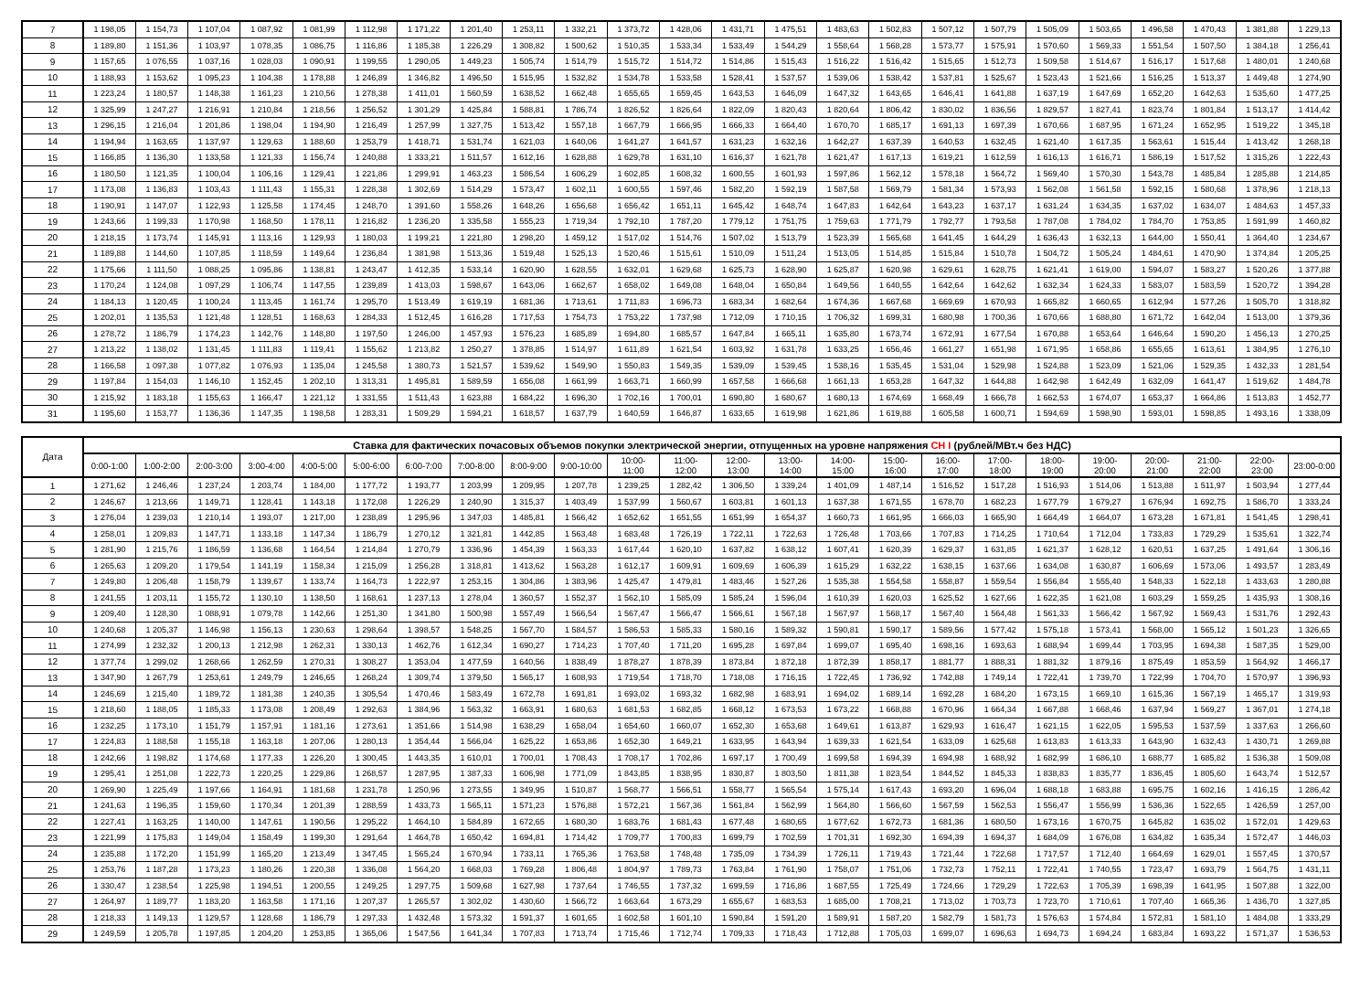| 7 | 1 198,05 | 1 154,73 | 1 107,04 | 1 087,92 | 1 081,99 | 1 112,98 | 1 171,22 | 1 201,40 | 1 253,11 | 1 332,21 | 1 373,72 | 1 428,06 | 1 431,71 | 1 475,51 | 1 483,63 | 1 502,83 | 1 507,12 | 1 507,79 | 1 505,09 | 1 503,65 | 1 496,58 | 1 470,43 | 1 381,88 | 1 229,13 |
| 8 | 1 189,80 | 1 151,36 | 1 103,97 | 1 078,35 | 1 086,75 | 1 116,86 | 1 185,38 | 1 226,29 | 1 308,82 | 1 500,62 | 1 510,35 | 1 533,34 | 1 533,49 | 1 544,29 | 1 558,64 | 1 568,28 | 1 573,77 | 1 575,91 | 1 570,60 | 1 569,33 | 1 551,54 | 1 507,50 | 1 384,18 | 1 256,41 |
| 9 | 1 157,65 | 1 076,55 | 1 037,16 | 1 028,03 | 1 090,91 | 1 199,55 | 1 290,05 | 1 449,23 | 1 505,74 | 1 514,79 | 1 515,72 | 1 514,72 | 1 514,86 | 1 515,43 | 1 516,22 | 1 516,42 | 1 515,65 | 1 512,73 | 1 509,58 | 1 514,67 | 1 516,17 | 1 517,68 | 1 480,01 | 1 240,68 |
| 10 | 1 188,93 | 1 153,62 | 1 095,23 | 1 104,38 | 1 178,88 | 1 246,89 | 1 346,82 | 1 496,50 | 1 515,95 | 1 532,82 | 1 534,78 | 1 533,58 | 1 528,41 | 1 537,57 | 1 539,06 | 1 538,42 | 1 537,81 | 1 525,67 | 1 523,43 | 1 521,66 | 1 516,25 | 1 513,37 | 1 449,48 | 1 274,90 |
| 11 | 1 223,24 | 1 180,57 | 1 148,38 | 1 161,23 | 1 210,56 | 1 278,38 | 1 411,01 | 1 560,59 | 1 638,52 | 1 662,48 | 1 655,65 | 1 659,45 | 1 643,53 | 1 646,09 | 1 647,32 | 1 643,65 | 1 646,41 | 1 641,88 | 1 637,19 | 1 647,69 | 1 652,20 | 1 642,63 | 1 535,60 | 1 477,25 |
| 12 | 1 325,99 | 1 247,27 | 1 216,91 | 1 210,84 | 1 218,56 | 1 256,52 | 1 301,29 | 1 425,84 | 1 588,81 | 1 786,74 | 1 826,52 | 1 826,64 | 1 822,09 | 1 820,43 | 1 820,64 | 1 806,42 | 1 830,02 | 1 836,56 | 1 829,57 | 1 827,41 | 1 823,74 | 1 801,84 | 1 513,17 | 1 414,42 |
| 13 | 1 296,15 | 1 216,04 | 1 201,86 | 1 198,04 | 1 194,90 | 1 216,49 | 1 257,99 | 1 327,75 | 1 513,42 | 1 557,18 | 1 667,79 | 1 666,95 | 1 666,33 | 1 664,40 | 1 670,70 | 1 685,17 | 1 691,13 | 1 697,39 | 1 670,66 | 1 687,95 | 1 671,24 | 1 652,95 | 1 519,22 | 1 345,18 |
| 14 | 1 194,94 | 1 163,65 | 1 137,97 | 1 129,63 | 1 188,60 | 1 253,79 | 1 418,71 | 1 531,74 | 1 621,03 | 1 640,06 | 1 641,27 | 1 641,57 | 1 631,23 | 1 632,16 | 1 642,27 | 1 637,39 | 1 640,53 | 1 632,45 | 1 621,40 | 1 617,35 | 1 563,61 | 1 515,44 | 1 413,42 | 1 268,18 |
| 15 | 1 166,85 | 1 136,30 | 1 133,58 | 1 121,33 | 1 156,74 | 1 240,88 | 1 333,21 | 1 511,57 | 1 612,16 | 1 628,88 | 1 629,78 | 1 631,10 | 1 616,37 | 1 621,78 | 1 621,47 | 1 617,13 | 1 619,21 | 1 612,59 | 1 616,13 | 1 616,71 | 1 586,19 | 1 517,52 | 1 315,26 | 1 222,43 |
| 16 | 1 180,50 | 1 121,35 | 1 100,04 | 1 106,16 | 1 129,41 | 1 221,86 | 1 299,91 | 1 463,23 | 1 586,54 | 1 606,29 | 1 602,85 | 1 608,32 | 1 600,55 | 1 601,93 | 1 597,86 | 1 562,12 | 1 578,18 | 1 564,72 | 1 569,40 | 1 570,30 | 1 543,78 | 1 485,84 | 1 285,88 | 1 214,85 |
| 17 | 1 173,08 | 1 136,83 | 1 103,43 | 1 111,43 | 1 155,31 | 1 228,38 | 1 302,69 | 1 514,29 | 1 573,47 | 1 602,11 | 1 600,55 | 1 597,46 | 1 582,20 | 1 592,19 | 1 587,58 | 1 569,79 | 1 581,34 | 1 573,93 | 1 562,08 | 1 561,58 | 1 592,15 | 1 580,68 | 1 378,96 | 1 218,13 |
| 18 | 1 190,91 | 1 147,07 | 1 122,93 | 1 125,58 | 1 174,45 | 1 248,70 | 1 391,60 | 1 558,26 | 1 648,26 | 1 656,68 | 1 656,42 | 1 651,11 | 1 645,42 | 1 648,74 | 1 647,83 | 1 642,64 | 1 643,23 | 1 637,17 | 1 631,24 | 1 634,35 | 1 637,02 | 1 634,07 | 1 484,63 | 1 457,33 |
| 19 | 1 243,66 | 1 199,33 | 1 170,98 | 1 168,50 | 1 178,11 | 1 216,82 | 1 236,20 | 1 335,58 | 1 555,23 | 1 719,34 | 1 792,10 | 1 787,20 | 1 779,12 | 1 751,75 | 1 759,63 | 1 771,79 | 1 792,77 | 1 793,58 | 1 787,08 | 1 784,02 | 1 784,70 | 1 753,85 | 1 591,99 | 1 460,82 |
| 20 | 1 218,15 | 1 173,74 | 1 145,91 | 1 113,16 | 1 129,93 | 1 180,03 | 1 199,21 | 1 221,80 | 1 298,20 | 1 459,12 | 1 517,02 | 1 514,76 | 1 507,02 | 1 513,79 | 1 523,39 | 1 565,68 | 1 641,45 | 1 644,29 | 1 636,43 | 1 632,13 | 1 644,00 | 1 550,41 | 1 364,40 | 1 234,67 |
| 21 | 1 189,88 | 1 144,60 | 1 107,85 | 1 118,59 | 1 149,64 | 1 236,84 | 1 381,98 | 1 513,36 | 1 519,48 | 1 525,13 | 1 520,46 | 1 515,61 | 1 510,09 | 1 511,24 | 1 513,05 | 1 514,85 | 1 515,84 | 1 510,78 | 1 504,72 | 1 505,24 | 1 484,61 | 1 470,90 | 1 374,84 | 1 205,25 |
| 22 | 1 175,66 | 1 111,50 | 1 088,25 | 1 095,86 | 1 138,81 | 1 243,47 | 1 412,35 | 1 533,14 | 1 620,90 | 1 628,55 | 1 632,01 | 1 629,68 | 1 625,73 | 1 628,90 | 1 625,87 | 1 620,98 | 1 629,61 | 1 628,75 | 1 621,41 | 1 619,00 | 1 594,07 | 1 583,27 | 1 520,26 | 1 377,88 |
| 23 | 1 170,24 | 1 124,08 | 1 097,29 | 1 106,74 | 1 147,55 | 1 239,89 | 1 413,03 | 1 598,67 | 1 643,06 | 1 662,67 | 1 658,02 | 1 649,08 | 1 648,04 | 1 650,84 | 1 649,56 | 1 640,55 | 1 642,64 | 1 642,62 | 1 632,34 | 1 624,33 | 1 583,07 | 1 583,59 | 1 520,72 | 1 394,28 |
| 24 | 1 184,13 | 1 120,45 | 1 100,24 | 1 113,45 | 1 161,74 | 1 295,70 | 1 513,49 | 1 619,19 | 1 681,36 | 1 713,61 | 1 711,83 | 1 696,73 | 1 683,34 | 1 682,64 | 1 674,36 | 1 667,68 | 1 669,69 | 1 670,93 | 1 665,82 | 1 660,65 | 1 612,94 | 1 577,26 | 1 505,70 | 1 318,82 |
| 25 | 1 202,01 | 1 135,53 | 1 121,48 | 1 128,51 | 1 168,63 | 1 284,33 | 1 512,45 | 1 616,28 | 1 717,53 | 1 754,73 | 1 753,22 | 1 737,98 | 1 712,09 | 1 710,15 | 1 706,32 | 1 699,31 | 1 680,98 | 1 700,36 | 1 670,66 | 1 688,80 | 1 671,72 | 1 642,04 | 1 513,00 | 1 379,36 |
| 26 | 1 278,72 | 1 186,79 | 1 174,23 | 1 142,76 | 1 148,80 | 1 197,50 | 1 246,00 | 1 457,93 | 1 576,23 | 1 685,89 | 1 694,80 | 1 685,57 | 1 647,84 | 1 665,11 | 1 635,80 | 1 673,74 | 1 672,91 | 1 677,54 | 1 670,88 | 1 653,64 | 1 646,64 | 1 590,20 | 1 456,13 | 1 270,25 |
| 27 | 1 213,22 | 1 138,02 | 1 131,45 | 1 111,83 | 1 119,41 | 1 155,62 | 1 213,82 | 1 250,27 | 1 378,85 | 1 514,97 | 1 611,89 | 1 621,54 | 1 603,92 | 1 631,78 | 1 633,25 | 1 656,46 | 1 661,27 | 1 651,98 | 1 671,95 | 1 658,86 | 1 655,65 | 1 613,61 | 1 384,95 | 1 276,10 |
| 28 | 1 166,58 | 1 097,38 | 1 077,82 | 1 076,93 | 1 135,04 | 1 245,58 | 1 380,73 | 1 521,57 | 1 539,62 | 1 549,90 | 1 550,83 | 1 549,35 | 1 539,09 | 1 539,45 | 1 538,16 | 1 535,45 | 1 531,04 | 1 529,98 | 1 524,88 | 1 523,09 | 1 521,06 | 1 529,35 | 1 432,33 | 1 281,54 |
| 29 | 1 197,84 | 1 154,03 | 1 146,10 | 1 152,45 | 1 202,10 | 1 313,31 | 1 495,81 | 1 589,59 | 1 656,08 | 1 661,99 | 1 663,71 | 1 660,99 | 1 657,58 | 1 666,68 | 1 661,13 | 1 653,28 | 1 647,32 | 1 644,88 | 1 642,98 | 1 642,49 | 1 632,09 | 1 641,47 | 1 519,62 | 1 484,78 |
| 30 | 1 215,92 | 1 183,18 | 1 155,63 | 1 166,47 | 1 221,12 | 1 331,55 | 1 511,43 | 1 623,88 | 1 684,22 | 1 696,30 | 1 702,16 | 1 700,01 | 1 690,80 | 1 680,67 | 1 680,13 | 1 674,69 | 1 668,49 | 1 666,78 | 1 662,53 | 1 674,07 | 1 653,37 | 1 664,86 | 1 513,83 | 1 452,77 |
| 31 | 1 195,60 | 1 153,77 | 1 136,36 | 1 147,35 | 1 198,58 | 1 283,31 | 1 509,29 | 1 594,21 | 1 618,57 | 1 637,79 | 1 640,59 | 1 646,87 | 1 633,65 | 1 619,98 | 1 621,86 | 1 619,88 | 1 605,58 | 1 600,71 | 1 594,69 | 1 598,90 | 1 593,01 | 1 598,85 | 1 493,16 | 1 338,09 |
| Дата | Ставка для фактических почасовых объемов покупки электрической энергии, отпущенных на уровне напряжения СН I (рублей/МВт.ч без НДС) | | | | | | | | | | | | | | | | | | | | | | | |
| --- | --- | --- | --- | --- | --- | --- | --- | --- | --- | --- | --- | --- | --- | --- | --- | --- | --- | --- | --- | --- | --- | --- | --- | --- |
| | 0:00-1:00 | 1:00-2:00 | 2:00-3:00 | 3:00-4:00 | 4:00-5:00 | 5:00-6:00 | 6:00-7:00 | 7:00-8:00 | 8:00-9:00 | 9:00-10:00 | 10:00- 11:00 | 11:00- 12:00 | 12:00- 13:00 | 13:00- 14:00 | 14:00- 15:00 | 15:00- 16:00 | 16:00- 17:00 | 17:00- 18:00 | 18:00- 19:00 | 19:00- 20:00 | 20:00- 21:00 | 21:00- 22:00 | 22:00- 23:00 | 23:00-0:00 |
| 1 | 1 271,62 | 1 246,46 | 1 237,24 | 1 203,74 | 1 184,00 | 1 177,72 | 1 193,77 | 1 203,99 | 1 209,95 | 1 207,78 | 1 239,25 | 1 282,42 | 1 306,50 | 1 339,24 | 1 401,09 | 1 487,14 | 1 516,52 | 1 517,28 | 1 516,93 | 1 514,06 | 1 513,88 | 1 511,97 | 1 503,94 | 1 277,44 |
| 2 | 1 246,67 | 1 213,66 | 1 149,71 | 1 128,41 | 1 143,18 | 1 172,08 | 1 226,29 | 1 240,90 | 1 315,37 | 1 403,49 | 1 537,99 | 1 560,67 | 1 603,81 | 1 601,13 | 1 637,38 | 1 671,55 | 1 678,70 | 1 682,23 | 1 677,79 | 1 679,27 | 1 676,94 | 1 692,75 | 1 586,70 | 1 333,24 |
| 3 | 1 276,04 | 1 239,03 | 1 210,14 | 1 193,07 | 1 217,00 | 1 238,89 | 1 295,96 | 1 347,03 | 1 485,81 | 1 566,42 | 1 652,62 | 1 651,55 | 1 651,99 | 1 654,37 | 1 660,73 | 1 661,95 | 1 666,03 | 1 665,90 | 1 664,49 | 1 664,07 | 1 673,28 | 1 671,81 | 1 541,45 | 1 298,41 |
| 4 | 1 258,01 | 1 209,83 | 1 147,71 | 1 133,18 | 1 147,34 | 1 186,79 | 1 270,12 | 1 321,81 | 1 442,85 | 1 563,48 | 1 683,48 | 1 726,19 | 1 722,11 | 1 722,63 | 1 726,48 | 1 703,66 | 1 707,83 | 1 714,25 | 1 710,64 | 1 712,04 | 1 733,83 | 1 729,29 | 1 535,61 | 1 322,74 |
| 5 | 1 281,90 | 1 215,76 | 1 186,59 | 1 136,68 | 1 164,54 | 1 214,84 | 1 270,79 | 1 336,96 | 1 454,39 | 1 563,33 | 1 617,44 | 1 620,10 | 1 637,82 | 1 638,12 | 1 607,41 | 1 620,39 | 1 629,37 | 1 631,85 | 1 621,37 | 1 628,12 | 1 620,51 | 1 637,25 | 1 491,64 | 1 306,16 |
| 6 | 1 265,63 | 1 209,20 | 1 179,54 | 1 141,19 | 1 158,34 | 1 215,09 | 1 256,28 | 1 318,81 | 1 413,62 | 1 563,28 | 1 612,17 | 1 609,91 | 1 609,69 | 1 606,39 | 1 615,29 | 1 632,22 | 1 638,15 | 1 637,66 | 1 634,08 | 1 630,87 | 1 606,69 | 1 573,06 | 1 493,57 | 1 283,49 |
| 7 | 1 249,80 | 1 206,48 | 1 158,79 | 1 139,67 | 1 133,74 | 1 164,73 | 1 222,97 | 1 253,15 | 1 304,86 | 1 383,96 | 1 425,47 | 1 479,81 | 1 483,46 | 1 527,26 | 1 535,38 | 1 554,58 | 1 558,87 | 1 559,54 | 1 556,84 | 1 555,40 | 1 548,33 | 1 522,18 | 1 433,63 | 1 280,88 |
| 8 | 1 241,55 | 1 203,11 | 1 155,72 | 1 130,10 | 1 138,50 | 1 168,61 | 1 237,13 | 1 278,04 | 1 360,57 | 1 552,37 | 1 562,10 | 1 585,09 | 1 585,24 | 1 596,04 | 1 610,39 | 1 620,03 | 1 625,52 | 1 627,66 | 1 622,35 | 1 621,08 | 1 603,29 | 1 559,25 | 1 435,93 | 1 308,16 |
| 9 | 1 209,40 | 1 128,30 | 1 088,91 | 1 079,78 | 1 142,66 | 1 251,30 | 1 341,80 | 1 500,98 | 1 557,49 | 1 566,54 | 1 567,47 | 1 566,47 | 1 566,61 | 1 567,18 | 1 567,97 | 1 568,17 | 1 567,40 | 1 564,48 | 1 561,33 | 1 566,42 | 1 567,92 | 1 569,43 | 1 531,76 | 1 292,43 |
| 10 | 1 240,68 | 1 205,37 | 1 146,98 | 1 156,13 | 1 230,63 | 1 298,64 | 1 398,57 | 1 548,25 | 1 567,70 | 1 584,57 | 1 586,53 | 1 585,33 | 1 580,16 | 1 589,32 | 1 590,81 | 1 590,17 | 1 589,56 | 1 577,42 | 1 575,18 | 1 573,41 | 1 568,00 | 1 565,12 | 1 501,23 | 1 326,65 |
| 11 | 1 274,99 | 1 232,32 | 1 200,13 | 1 212,98 | 1 262,31 | 1 330,13 | 1 462,76 | 1 612,34 | 1 690,27 | 1 714,23 | 1 707,40 | 1 711,20 | 1 695,28 | 1 697,84 | 1 699,07 | 1 695,40 | 1 698,16 | 1 693,63 | 1 688,94 | 1 699,44 | 1 703,95 | 1 694,38 | 1 587,35 | 1 529,00 |
| 12 | 1 377,74 | 1 299,02 | 1 268,66 | 1 262,59 | 1 270,31 | 1 308,27 | 1 353,04 | 1 477,59 | 1 640,56 | 1 838,49 | 1 878,27 | 1 878,39 | 1 873,84 | 1 872,18 | 1 872,39 | 1 858,17 | 1 881,77 | 1 888,31 | 1 881,32 | 1 879,16 | 1 875,49 | 1 853,59 | 1 564,92 | 1 466,17 |
| 13 | 1 347,90 | 1 267,79 | 1 253,61 | 1 249,79 | 1 246,65 | 1 268,24 | 1 309,74 | 1 379,50 | 1 565,17 | 1 608,93 | 1 719,54 | 1 718,70 | 1 718,08 | 1 716,15 | 1 722,45 | 1 736,92 | 1 742,88 | 1 749,14 | 1 722,41 | 1 739,70 | 1 722,99 | 1 704,70 | 1 570,97 | 1 396,93 |
| 14 | 1 246,69 | 1 215,40 | 1 189,72 | 1 181,38 | 1 240,35 | 1 305,54 | 1 470,46 | 1 583,49 | 1 672,78 | 1 691,81 | 1 693,02 | 1 693,32 | 1 682,98 | 1 683,91 | 1 694,02 | 1 689,14 | 1 692,28 | 1 684,20 | 1 673,15 | 1 669,10 | 1 615,36 | 1 567,19 | 1 465,17 | 1 319,93 |
| 15 | 1 218,60 | 1 188,05 | 1 185,33 | 1 173,08 | 1 208,49 | 1 292,63 | 1 384,96 | 1 563,32 | 1 663,91 | 1 680,63 | 1 681,53 | 1 682,85 | 1 668,12 | 1 673,53 | 1 673,22 | 1 668,88 | 1 670,96 | 1 664,34 | 1 667,88 | 1 668,46 | 1 637,94 | 1 569,27 | 1 367,01 | 1 274,18 |
| 16 | 1 232,25 | 1 173,10 | 1 151,79 | 1 157,91 | 1 181,16 | 1 273,61 | 1 351,66 | 1 514,98 | 1 638,29 | 1 658,04 | 1 654,60 | 1 660,07 | 1 652,30 | 1 653,68 | 1 649,61 | 1 613,87 | 1 629,93 | 1 616,47 | 1 621,15 | 1 622,05 | 1 595,53 | 1 537,59 | 1 337,63 | 1 266,60 |
| 17 | 1 224,83 | 1 188,58 | 1 155,18 | 1 163,18 | 1 207,06 | 1 280,13 | 1 354,44 | 1 566,04 | 1 625,22 | 1 653,86 | 1 652,30 | 1 649,21 | 1 633,95 | 1 643,94 | 1 639,33 | 1 621,54 | 1 633,09 | 1 625,68 | 1 613,83 | 1 613,33 | 1 643,90 | 1 632,43 | 1 430,71 | 1 269,88 |
| 18 | 1 242,66 | 1 198,82 | 1 174,68 | 1 177,33 | 1 226,20 | 1 300,45 | 1 443,35 | 1 610,01 | 1 700,01 | 1 708,43 | 1 708,17 | 1 702,86 | 1 697,17 | 1 700,49 | 1 699,58 | 1 694,39 | 1 694,98 | 1 688,92 | 1 682,99 | 1 686,10 | 1 688,77 | 1 685,82 | 1 536,38 | 1 509,08 |
| 19 | 1 295,41 | 1 251,08 | 1 222,73 | 1 220,25 | 1 229,86 | 1 268,57 | 1 287,95 | 1 387,33 | 1 606,98 | 1 771,09 | 1 843,85 | 1 838,95 | 1 830,87 | 1 803,50 | 1 811,38 | 1 823,54 | 1 844,52 | 1 845,33 | 1 838,83 | 1 835,77 | 1 836,45 | 1 805,60 | 1 643,74 | 1 512,57 |
| 20 | 1 269,90 | 1 225,49 | 1 197,66 | 1 164,91 | 1 181,68 | 1 231,78 | 1 250,96 | 1 273,55 | 1 349,95 | 1 510,87 | 1 568,77 | 1 566,51 | 1 558,77 | 1 565,54 | 1 575,14 | 1 617,43 | 1 693,20 | 1 696,04 | 1 688,18 | 1 683,88 | 1 695,75 | 1 602,16 | 1 416,15 | 1 286,42 |
| 21 | 1 241,63 | 1 196,35 | 1 159,60 | 1 170,34 | 1 201,39 | 1 288,59 | 1 433,73 | 1 565,11 | 1 571,23 | 1 576,88 | 1 572,21 | 1 567,36 | 1 561,84 | 1 562,99 | 1 564,80 | 1 566,60 | 1 567,59 | 1 562,53 | 1 556,47 | 1 556,99 | 1 536,36 | 1 522,65 | 1 426,59 | 1 257,00 |
| 22 | 1 227,41 | 1 163,25 | 1 140,00 | 1 147,61 | 1 190,56 | 1 295,22 | 1 464,10 | 1 584,89 | 1 672,65 | 1 680,30 | 1 683,76 | 1 681,43 | 1 677,48 | 1 680,65 | 1 677,62 | 1 672,73 | 1 681,36 | 1 680,50 | 1 673,16 | 1 670,75 | 1 645,82 | 1 635,02 | 1 572,01 | 1 429,63 |
| 23 | 1 221,99 | 1 175,83 | 1 149,04 | 1 158,49 | 1 199,30 | 1 291,64 | 1 464,78 | 1 650,42 | 1 694,81 | 1 714,42 | 1 709,77 | 1 700,83 | 1 699,79 | 1 702,59 | 1 701,31 | 1 692,30 | 1 694,39 | 1 694,37 | 1 684,09 | 1 676,08 | 1 634,82 | 1 635,34 | 1 572,47 | 1 446,03 |
| 24 | 1 235,88 | 1 172,20 | 1 151,99 | 1 165,20 | 1 213,49 | 1 347,45 | 1 565,24 | 1 670,94 | 1 733,11 | 1 765,36 | 1 763,58 | 1 748,48 | 1 735,09 | 1 734,39 | 1 726,11 | 1 719,43 | 1 721,44 | 1 722,68 | 1 717,57 | 1 712,40 | 1 664,69 | 1 629,01 | 1 557,45 | 1 370,57 |
| 25 | 1 253,76 | 1 187,28 | 1 173,23 | 1 180,26 | 1 220,38 | 1 336,08 | 1 564,20 | 1 668,03 | 1 769,28 | 1 806,48 | 1 804,97 | 1 789,73 | 1 763,84 | 1 761,90 | 1 758,07 | 1 751,06 | 1 732,73 | 1 752,11 | 1 722,41 | 1 740,55 | 1 723,47 | 1 693,79 | 1 564,75 | 1 431,11 |
| 26 | 1 330,47 | 1 238,54 | 1 225,98 | 1 194,51 | 1 200,55 | 1 249,25 | 1 297,75 | 1 509,68 | 1 627,98 | 1 737,64 | 1 746,55 | 1 737,32 | 1 699,59 | 1 716,86 | 1 687,55 | 1 725,49 | 1 724,66 | 1 729,29 | 1 722,63 | 1 705,39 | 1 698,39 | 1 641,95 | 1 507,88 | 1 322,00 |
| 27 | 1 264,97 | 1 189,77 | 1 183,20 | 1 163,58 | 1 171,16 | 1 207,37 | 1 265,57 | 1 302,02 | 1 430,60 | 1 566,72 | 1 663,64 | 1 673,29 | 1 655,67 | 1 683,53 | 1 685,00 | 1 708,21 | 1 713,02 | 1 703,73 | 1 723,70 | 1 710,61 | 1 707,40 | 1 665,36 | 1 436,70 | 1 327,85 |
| 28 | 1 218,33 | 1 149,13 | 1 129,57 | 1 128,68 | 1 186,79 | 1 297,33 | 1 432,48 | 1 573,32 | 1 591,37 | 1 601,65 | 1 602,58 | 1 601,10 | 1 590,84 | 1 591,20 | 1 589,91 | 1 587,20 | 1 582,79 | 1 581,73 | 1 576,63 | 1 574,84 | 1 572,81 | 1 581,10 | 1 484,08 | 1 333,29 |
| 29 | 1 249,59 | 1 205,78 | 1 197,85 | 1 204,20 | 1 253,85 | 1 365,06 | 1 547,56 | 1 641,34 | 1 707,83 | 1 713,74 | 1 715,46 | 1 712,74 | 1 709,33 | 1 718,43 | 1 712,88 | 1 705,03 | 1 699,07 | 1 696,63 | 1 694,73 | 1 694,24 | 1 683,84 | 1 693,22 | 1 571,37 | 1 536,53 |